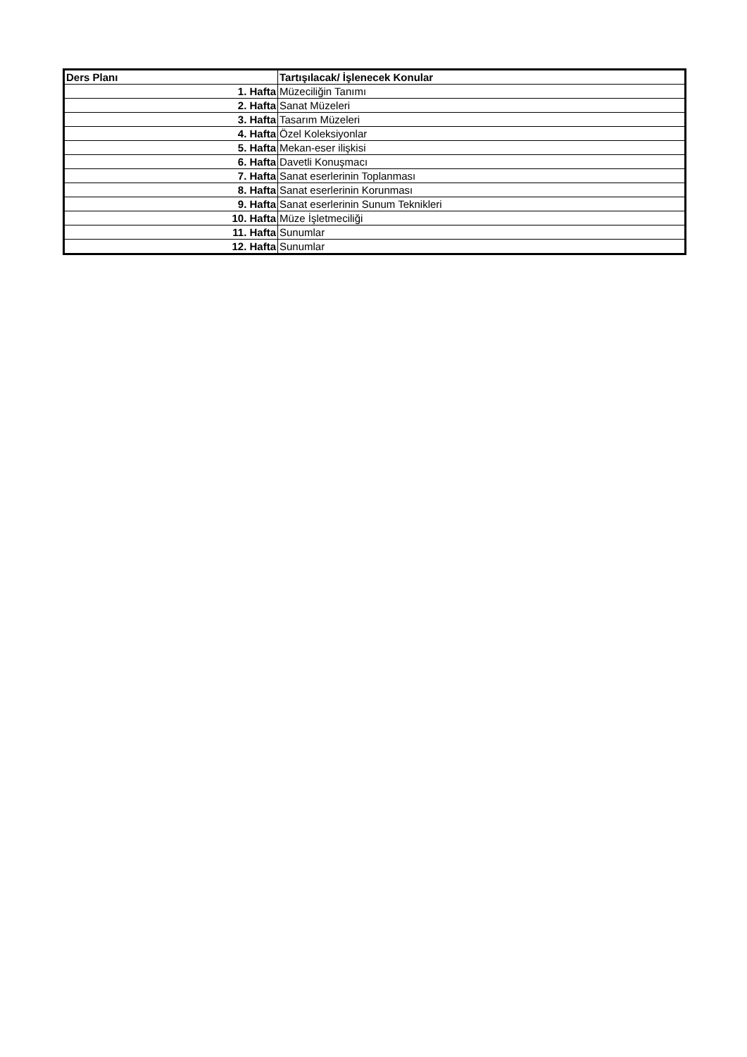| Ders Planı | Tartışılacak/ İşlenecek Konular |
| --- | --- |
| 1. Hafta | Müzeciliğin Tanımı |
| 2. Hafta | Sanat Müzeleri |
| 3. Hafta | Tasarım Müzeleri |
| 4. Hafta | Özel Koleksiyonlar |
| 5. Hafta | Mekan-eser ilişkisi |
| 6. Hafta | Davetli Konuşmacı |
| 7. Hafta | Sanat eserlerinin Toplanması |
| 8. Hafta | Sanat eserlerinin Korunması |
| 9. Hafta | Sanat eserlerinin Sunum Teknikleri |
| 10. Hafta | Müze İşletmeciliği |
| 11. Hafta | Sunumlar |
| 12. Hafta | Sunumlar |